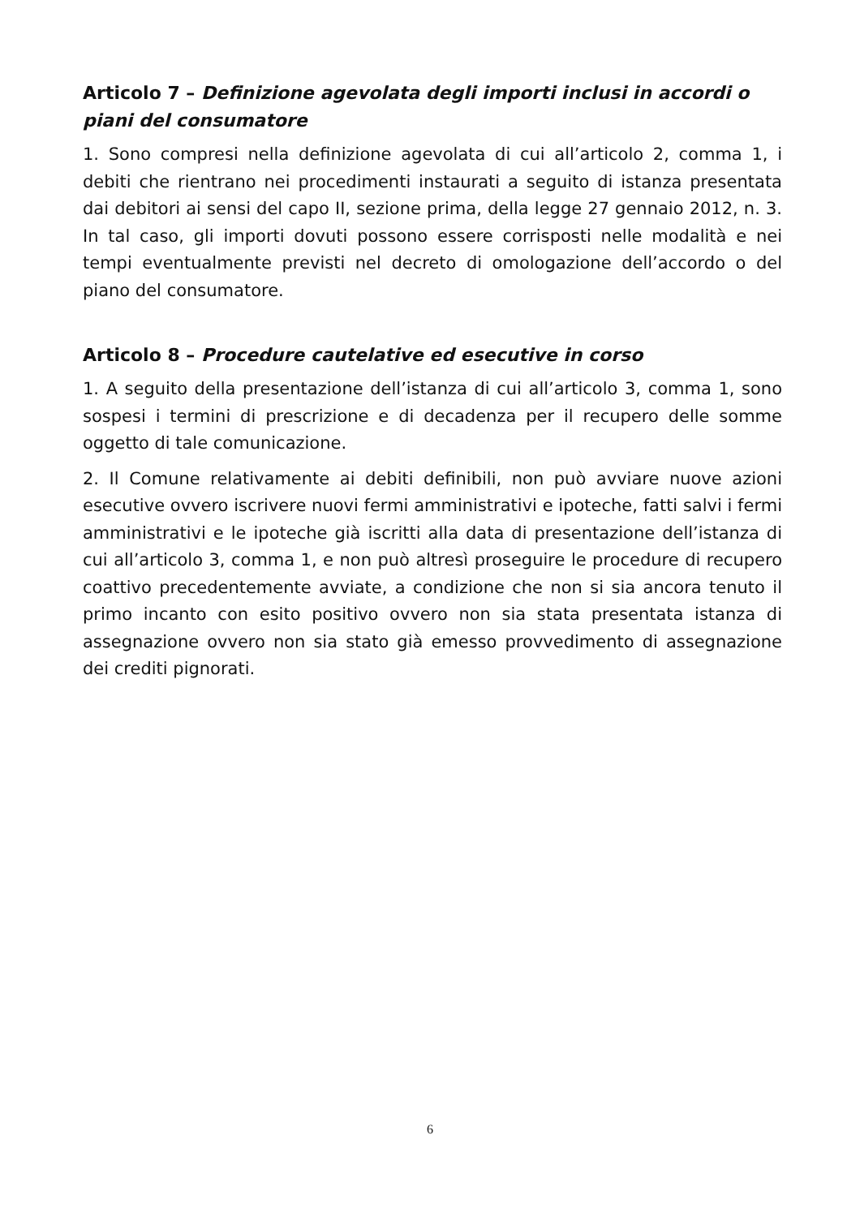Articolo 7 – Definizione agevolata degli importi inclusi in accordi o piani del consumatore
1. Sono compresi nella definizione agevolata di cui all’articolo 2, comma 1, i debiti che rientrano nei procedimenti instaurati a seguito di istanza presentata dai debitori ai sensi del capo II, sezione prima, della legge 27 gennaio 2012, n. 3. In tal caso, gli importi dovuti possono essere corrisposti nelle modalità e nei tempi eventualmente previsti nel decreto di omologazione dell’accordo o del piano del consumatore.
Articolo 8 – Procedure cautelative ed esecutive in corso
1. A seguito della presentazione dell’istanza di cui all’articolo 3, comma 1, sono sospesi i termini di prescrizione e di decadenza per il recupero delle somme oggetto di tale comunicazione.
2. Il Comune relativamente ai debiti definibili, non può avviare nuove azioni esecutive ovvero iscrivere nuovi fermi amministrativi e ipoteche, fatti salvi i fermi amministrativi e le ipoteche già iscritti alla data di presentazione dell’istanza di cui all’articolo 3, comma 1, e non può altresì proseguire le procedure di recupero coattivo precedentemente avviate, a condizione che non si sia ancora tenuto il primo incanto con esito positivo ovvero non sia stata presentata istanza di assegnazione ovvero non sia stato già emesso provvedimento di assegnazione dei crediti pignorati.
6